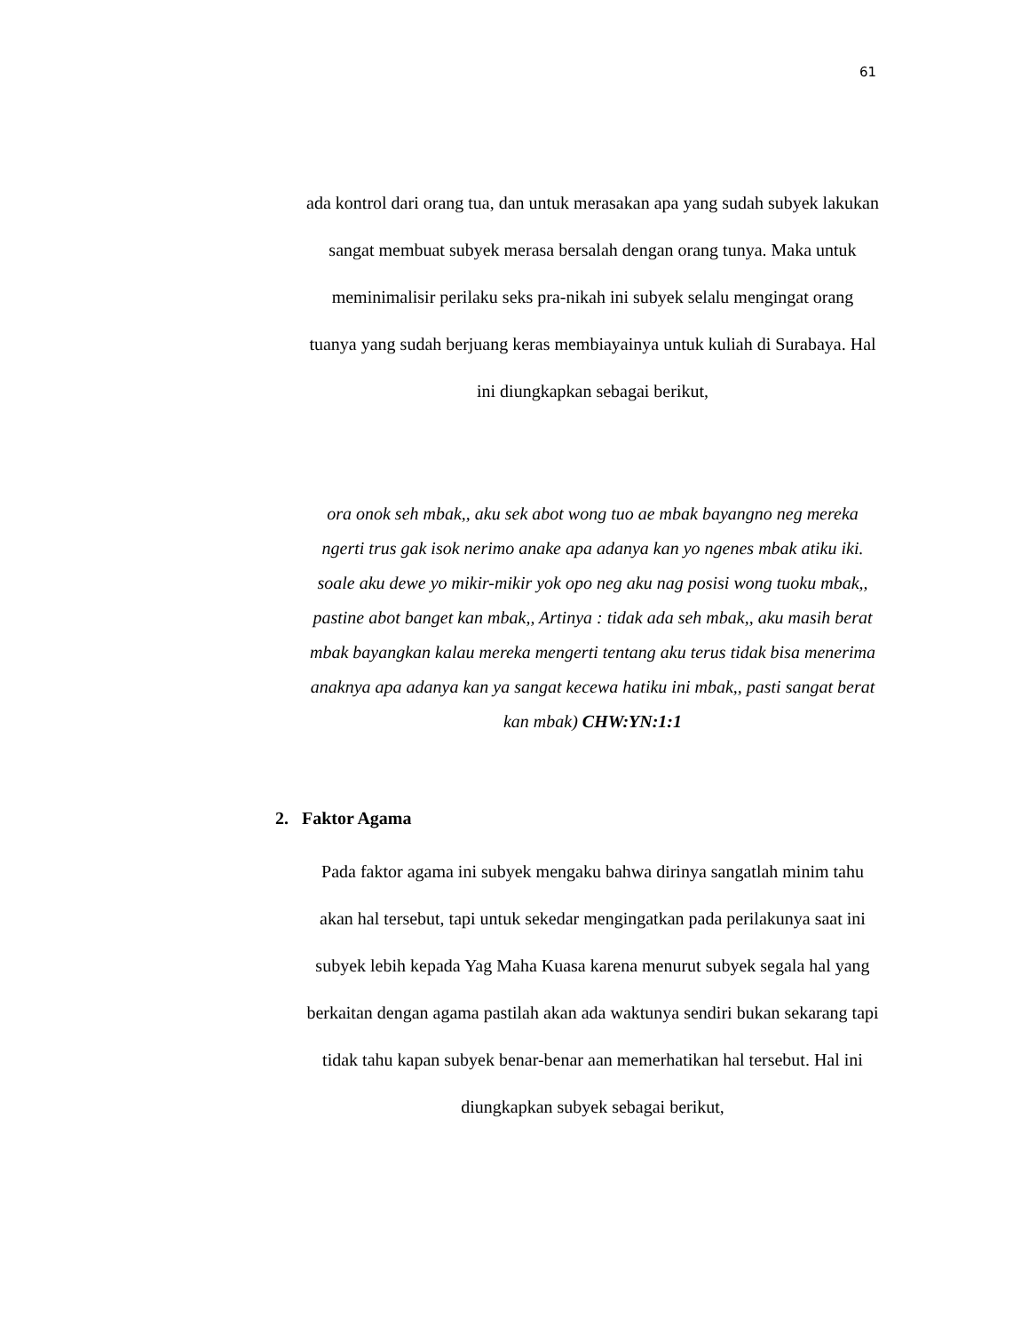61
ada kontrol dari orang tua, dan untuk merasakan apa yang sudah subyek lakukan sangat membuat subyek merasa bersalah dengan orang tunya. Maka untuk meminimalisir perilaku seks pra-nikah ini subyek selalu mengingat orang tuanya yang sudah berjuang keras membiayainya untuk kuliah di Surabaya. Hal ini diungkapkan sebagai berikut,
ora onok seh mbak,, aku sek abot wong tuo ae mbak bayangno neg mereka ngerti trus gak isok nerimo anake apa adanya kan yo ngenes mbak atiku iki. soale aku dewe yo mikir-mikir yok opo neg aku nag posisi wong tuoku mbak,, pastine abot banget kan mbak,, Artinya : tidak ada seh mbak,, aku masih berat mbak bayangkan kalau mereka mengerti tentang aku terus tidak bisa menerima anaknya apa adanya kan ya sangat kecewa hatiku ini mbak,, pasti sangat berat kan mbak) CHW:YN:1:1
2. Faktor Agama
Pada faktor agama ini subyek mengaku bahwa dirinya sangatlah minim tahu akan hal tersebut, tapi untuk sekedar mengingatkan pada perilakunya saat ini subyek lebih kepada Yag Maha Kuasa karena menurut subyek segala hal yang berkaitan dengan agama pastilah akan ada waktunya sendiri bukan sekarang tapi tidak tahu kapan subyek benar-benar aan memerhatikan hal tersebut. Hal ini diungkapkan subyek sebagai berikut,